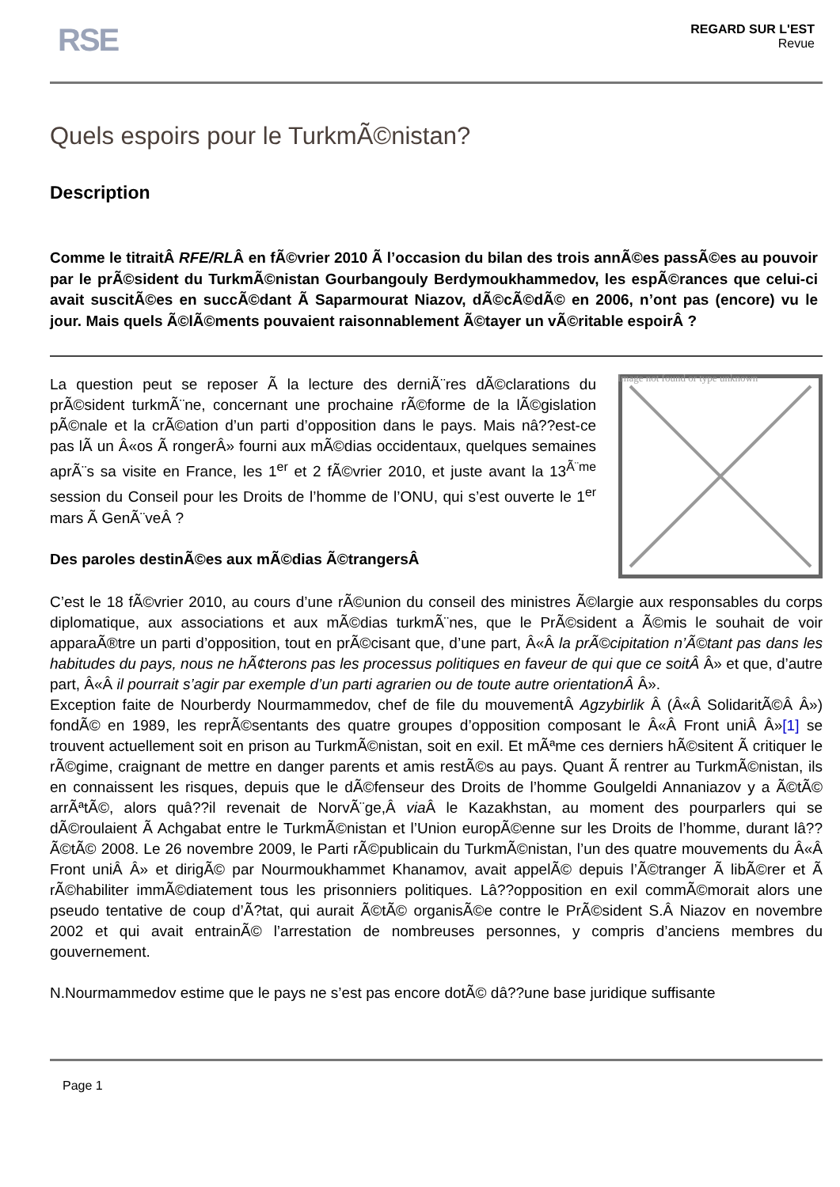RSE
REGARD SUR L'EST
Revue
Quels espoirs pour le TurkmÃ©nistan?
Description
Comme le titraitÂ RFE/RLÂ en fÃ©vrier 2010 Ã l’occasion du bilan des trois annÃ©es passÃ©es au pouvoir par le prÃ©sident du TurkmÃ©nistan Gourbangouly Berdymoukhammedov, les espÃ©rances que celui-ci avait suscitÃ©es en succÃ©dant Ã Saparmourat Niazov, dÃ©cÃ©dÃ© en 2006, n’ont pas (encore) vu le jour. Mais quels Ã©lÃ©ments pouvaient raisonnablement Ã©tayer un vÃ©ritable espoirÂ ?
Image not found or type unknown
La question peut se reposer Ã la lecture des derniÃ¨res dÃ©clarations du prÃ©sident turkmÃ¨ne, concernant une prochaine rÃ©forme de la lÃ©gislation pÃ©nale et la crÃ©ation d’un parti d’opposition dans le pays. Mais nâ??est-ce pas lÃ un Â«os Ã rongerÂ» fourni aux mÃ©dias occidentaux, quelques semaines aprÃ¨s sa visite en France, les 1<sup>er</sup> et 2 fÃ©vrier 2010, et juste avant la 13<sup>Ã¨me</sup> session du Conseil pour les Droits de l’homme de l’ONU, qui s’est ouverte le 1<sup>er</sup> mars Ã GenÃ¨veÂ ?
Des paroles destinÃ©es aux mÃ©dias Ã©trangersÂ
C’est le 18 fÃ©vrier 2010, au cours d’une rÃ©union du conseil des ministres Ã©largie aux responsables du corps diplomatique, aux associations et aux mÃ©dias turkmÃ¨nes, que le PrÃ©sident a Ã©mis le souhait de voir apparaÃ®tre un parti d’opposition, tout en prÃ©cisant que, d’une part, Â«Â la prÃ©cipitation n’Ã©tant pas dans les habitudes du pays, nous ne hÃ¢terons pas les processus politiques en faveur de qui que ce soitÂ Â» et que, d’autre part, Â«Â il pourrait s’agir par exemple d’un parti agrarien ou de toute autre orientationÂ Â».
Exception faite de Nourberdy Nourmammedov, chef de file du mouvementÂ Agzybirlik Â (Â«Â SolidaritÃ©Â Â») fondÃ© en 1989, les reprÃ©sentants des quatre groupes d’opposition composant le Â«Â Front uniÂ Â»[1] se trouvent actuellement soit en prison au TurkmÃ©nistan, soit en exil. Et mÃªme ces derniers hÃ©sitent Ã critiquer le rÃ©gime, craignant de mettre en danger parents et amis restÃ©s au pays. Quant Ã rentrer au TurkmÃ©nistan, ils en connaissent les risques, depuis que le dÃ©fenseur des Droits de l’homme Goulgeldi Annaniazov y a Ã©tÃ© arrÃªtÃ©, alors quâ??il revenait de NorvÃ¨ge,Â via Â le Kazakhstan, au moment des pourparlers qui se dÃ©roulaient Ã Achgabat entre le TurkmÃ©nistan et l’Union europÃ©enne sur les Droits de l’homme, durant lâ??Ã©tÃ© 2008. Le 26 novembre 2009, le Parti rÃ©publicain du TurkmÃ©nistan, l’un des quatre mouvements du Â«Â Front uniÂ Â» et dirigÃ© par Nourmoukhammet Khanamov, avait appelÃ© depuis l’Ã©tranger Ã libÃ©rer et Ã rÃ©habiliter immÃ©diatement tous les prisonniers politiques. Lâ??opposition en exil commÃ©morait alors une pseudo tentative de coup d’Ã?tat, qui aurait Ã©tÃ© organisÃ©e contre le PrÃ©sident S.Â Niazov en novembre 2002 et qui avait entrainÃ© l’arrestation de nombreuses personnes, y compris d’anciens membres du gouvernement.
N.Nourmammedov estime que le pays ne s’est pas encore dotÃ© dâ??une base juridique suffisante
Page 1